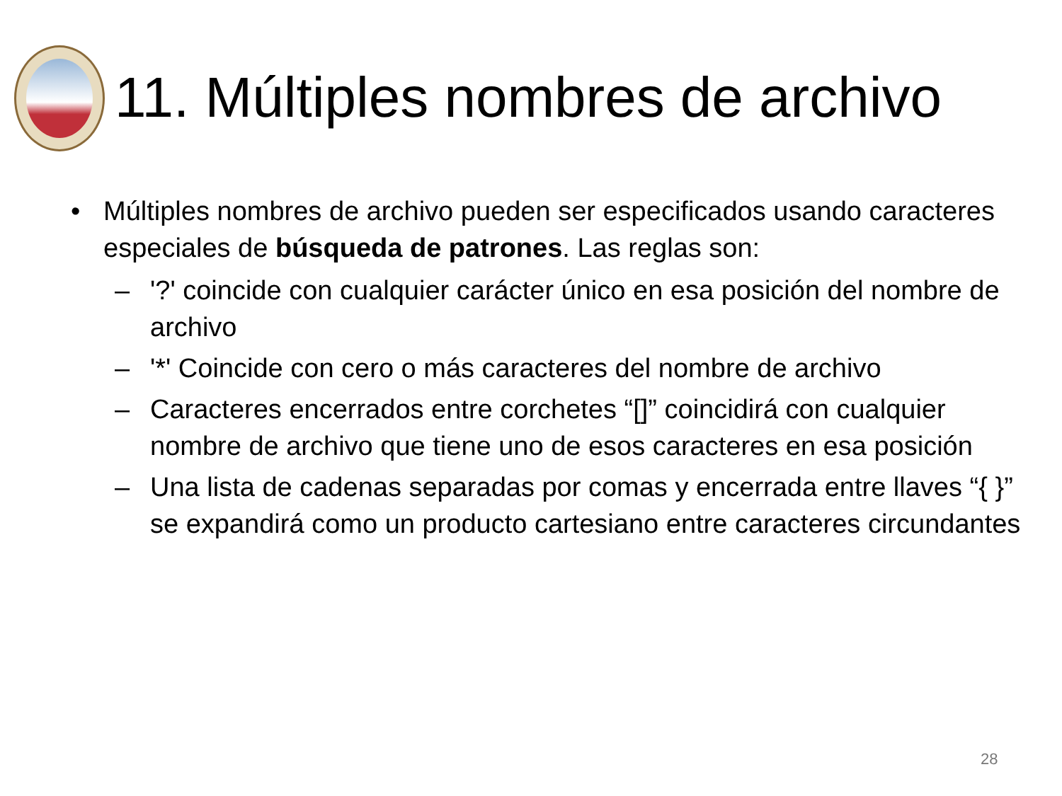11. Múltiples nombres de archivo
• Múltiples nombres de archivo pueden ser especificados usando caracteres especiales de búsqueda de patrones. Las reglas son:
– '?' coincide con cualquier carácter único en esa posición del nombre de archivo
– '*' Coincide con cero o más caracteres del nombre de archivo
– Caracteres encerrados entre corchetes “[]” coincidirá con cualquier nombre de archivo que tiene uno de esos caracteres en esa posición
– Una lista de cadenas separadas por comas y encerrada entre llaves “{ }” se expandirá como un producto cartesiano entre caracteres circundantes
28